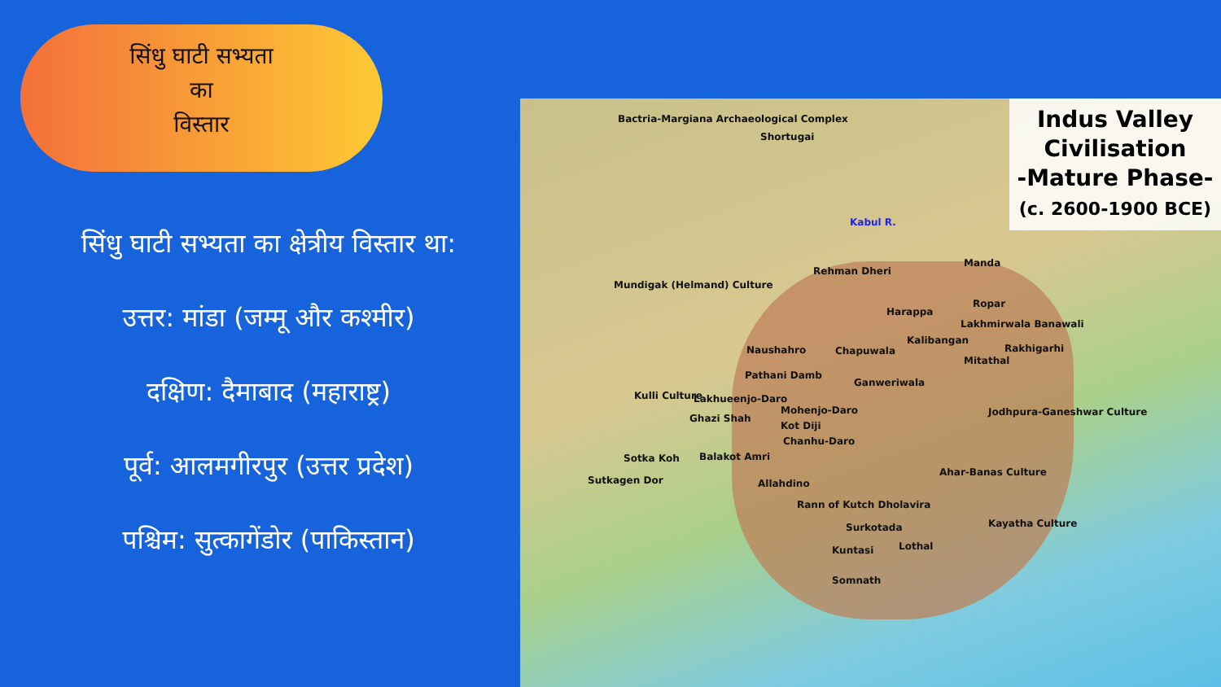सिंधु घाटी सभ्यता
का
विस्तार
सिंधु घाटी सभ्यता का क्षेत्रीय विस्तार था:
उत्तर: मांडा (जम्मू और कश्मीर)
दक्षिण: दैमाबाद (महाराष्ट्र)
पूर्व: आलमगीरपुर (उत्तर प्रदेश)
पश्चिम: सुत्कागेंडोर (पाकिस्तान)
Indus Valley Civilisation
-Mature Phase-
(c. 2600-1900 BCE)
Bactria-Margiana Archaeological Complex
Shortugai
Kabul R.
Manda
Rehman Dheri
Mundigak (Helmand) Culture
Harappa
Ropar
Lakhmirwala Banawali
Kalibangan
Rakhigarhi
Naushahro Chapuwala
Mitathal
Pathani Damb
Ganweriwala
Kulli Culture Lakhueenjo-Daro
Mohenjo-Daro
Ghazi Shah
Kot Diji
Jodhpura-Ganeshwar Culture
Chanhu-Daro
Sotka Koh Balakot Amri
Sutkagen Dor Allahdino
Ahar-Banas Culture
Rann of Kutch Dholavira
Surkotada Kayatha Culture
Kuntasi Lothal
Somnath